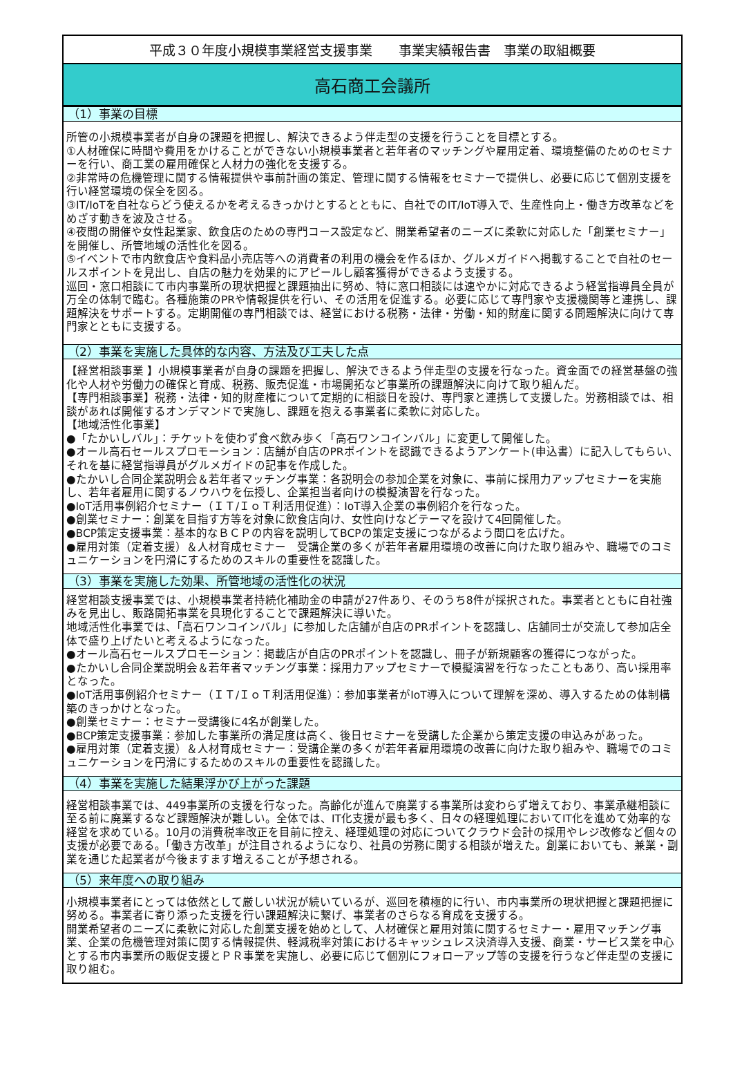平成３０年度小規模事業経営支援事業　　事業実績報告書　事業の取組概要
高石商工会議所
（1）事業の目標
所管の小規模事業者が自身の課題を把握し、解決できるよう伴走型の支援を行うことを目標とする。
①人材確保に時間や費用をかけることができない小規模事業者と若年者のマッチングや雇用定着、環境整備のためのセミナーを行い、商工業の雇用確保と人材力の強化を支援する。
②非常時の危機管理に関する情報提供や事前計画の策定、管理に関する情報をセミナーで提供し、必要に応じて個別支援を行い経営環境の保全を図る。
③IT/IoTを自社ならどう使えるかを考えるきっかけとするとともに、自社でのIT/IoT導入で、生産性向上・働き方改革などをめざす動きを波及させる。
④夜間の開催や女性起業家、飲食店のための専門コース設定など、開業希望者のニーズに柔軟に対応した「創業セミナー」を開催し、所管地域の活性化を図る。
⑤イベントで市内飲食店や食料品小売店等への消費者の利用の機会を作るほか、グルメガイドへ掲載することで自社のセールスポイントを見出し、自店の魅力を効果的にアピールし顧客獲得ができるよう支援する。
巡回・窓口相談にて市内事業所の現状把握と課題抽出に努め、特に窓口相談には速やかに対応できるよう経営指導員全員が万全の体制で臨む。各種施策のPRや情報提供を行い、その活用を促進する。必要に応じて専門家や支援機関等と連携し、課題解決をサポートする。定期開催の専門相談では、経営における税務・法律・労働・知的財産に関する問題解決に向けて専門家とともに支援する。
（2）事業を実施した具体的な内容、方法及び工夫した点
【経営相談事業 】小規模事業者が自身の課題を把握し、解決できるよう伴走型の支援を行なった。資金面での経営基盤の強化や人材や労働力の確保と育成、税務、販売促進・市場開拓など事業所の課題解決に向けて取り組んだ。
【専門相談事業】税務・法律・知的財産権について定期的に相談日を設け、専門家と連携して支援した。労務相談では、相談があれば開催するオンデマンドで実施し、課題を抱える事業者に柔軟に対応した。
【地域活性化事業】
●「たかいしバル」：チケットを使わず食べ飲み歩く「高石ワンコインバル」に変更して開催した。
●オール高石セールスプロモーション：店舗が自店のPRポイントを認識できるようアンケート(申込書）に記入してもらい、それを基に経営指導員がグルメガイドの記事を作成した。
●たかいし合同企業説明会＆若年者マッチング事業：各説明会の参加企業を対象に、事前に採用力アップセミナーを実施し、若年者雇用に関するノウハウを伝授し、企業担当者向けの模擬演習を行なった。
●IoT活用事例紹介セミナー（ＩＴ/ＩｏＴ利活用促進）：IoT導入企業の事例紹介を行なった。
●創業セミナー：創業を目指す方等を対象に飲食店向け、女性向けなどテーマを設けて4回開催した。
●BCP策定支援事業：基本的なＢＣＰの内容を説明してBCPの策定支援につながるよう間口を広げた。
●雇用対策（定着支援）＆人材育成セミナー　受講企業の多くが若年者雇用環境の改善に向けた取り組みや、職場でのコミュニケーションを円滑にするためのスキルの重要性を認識した。
（3）事業を実施した効果、所管地域の活性化の状況
経営相談支援事業では、小規模事業者持続化補助金の申請が27件あり、そのうち8件が採択された。事業者とともに自社強みを見出し、販路開拓事業を具現化することで課題解決に導いた。
地域活性化事業では、「高石ワンコインバル」に参加した店舗が自店のPRポイントを認識し、店舗同士が交流して参加店全体で盛り上げたいと考えるようになった。
●オール高石セールスプロモーション：掲載店が自店のPRポイントを認識し、冊子が新規顧客の獲得につながった。
●たかいし合同企業説明会＆若年者マッチング事業：採用力アップセミナーで模擬演習を行なったこともあり、高い採用率となった。
●IoT活用事例紹介セミナー（ＩＴ/ＩｏＴ利活用促進）：参加事業者がIoT導入について理解を深め、導入するための体制構築のきっかけとなった。
●創業セミナー：セミナー受講後に4名が創業した。
●BCP策定支援事業：参加した事業所の満足度は高く、後日セミナーを受講した企業から策定支援の申込みがあった。
●雇用対策（定着支援）＆人材育成セミナー：受講企業の多くが若年者雇用環境の改善に向けた取り組みや、職場でのコミュニケーションを円滑にするためのスキルの重要性を認識した。
（4）事業を実施した結果浮かび上がった課題
経営相談事業では、449事業所の支援を行なった。高齢化が進んで廃業する事業所は変わらず増えており、事業承継相談に至る前に廃業するなど課題解決が難しい。全体では、IT化支援が最も多く、日々の経理処理においてIT化を進めて効率的な経営を求めている。10月の消費税率改正を目前に控え、経理処理の対応についてクラウド会計の採用やレジ改修など個々の支援が必要である。「働き方改革」が注目されるようになり、社員の労務に関する相談が増えた。創業においても、兼業・副業を通じた起業者が今後ますます増えることが予想される。
（5）来年度への取り組み
小規模事業者にとっては依然として厳しい状況が続いているが、巡回を積極的に行い、市内事業所の現状把握と課題把握に努める。事業者に寄り添った支援を行い課題解決に繋げ、事業者のさらなる育成を支援する。
開業希望者のニーズに柔軟に対応した創業支援を始めとして、人材確保と雇用対策に関するセミナー・雇用マッチング事業、企業の危機管理対策に関する情報提供、軽減税率対策におけるキャッシュレス決済導入支援、商業・サービス業を中心とする市内事業所の販促支援とＰＲ事業を実施し、必要に応じて個別にフォローアップ等の支援を行うなど伴走型の支援に取り組む。